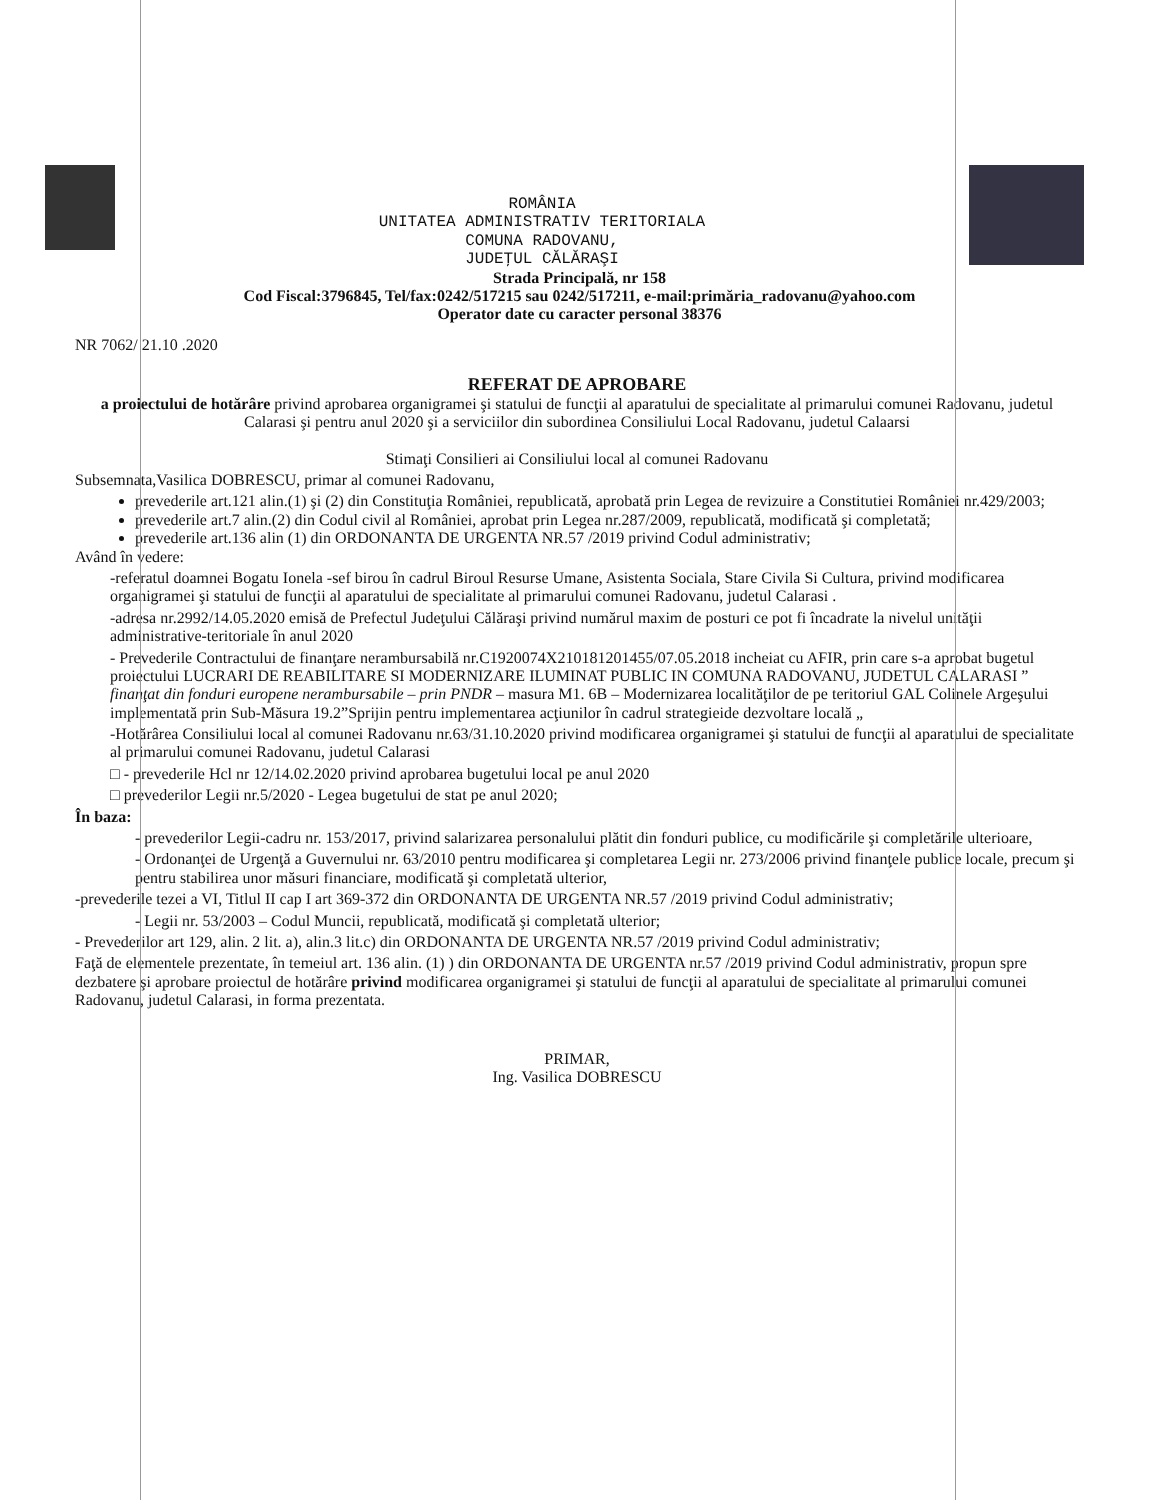ROMÂNIA
UNITATEA ADMINISTRATIV TERITORIALA
COMUNA RADOVANU,
JUDEŢUL CĂLĂRAŞI
Strada Principală, nr 158
Cod Fiscal:3796845, Tel/fax:0242/517215 sau 0242/517211, e-mail:primăria_radovanu@yahoo.com
Operator date cu caracter personal 38376
NR 7062/ 21.10 .2020
REFERAT DE APROBARE
a proiectului de hotărâre privind aprobarea organigramei şi statului de funcţii al aparatului de specialitate al primarului comunei Radovanu, judetul Calarasi şi pentru anul 2020 şi a serviciilor din subordinea Consiliului Local Radovanu, judetul Calaarsi
Stimaţi Consilieri ai Consiliului local al comunei Radovanu
Subsemnata,Vasilica DOBRESCU, primar al comunei Radovanu,
prevederile art.121 alin.(1) şi (2) din Constituţia României, republicată, aprobată prin Legea de revizuire a Constitutiei României nr.429/2003;
prevederile art.7 alin.(2) din Codul civil al României, aprobat prin Legea nr.287/2009, republicată, modificată şi completată;
prevederile art.136 alin (1) din ORDONANTA DE URGENTA NR.57 /2019 privind Codul administrativ;
Având în vedere:
-referatul doamnei Bogatu Ionela -sef birou în cadrul Biroul Resurse Umane, Asistenta Sociala, Stare Civila Si Cultura, privind modificarea organigramei şi statului de funcţii al aparatului de specialitate al primarului comunei Radovanu, judetul Calarasi .
-adresa nr.2992/14.05.2020 emisă de Prefectul Judeţului Călăraşi privind numărul maxim de posturi ce pot fi încadrate la nivelul unităţii administrative-teritoriale în anul 2020
- Prevederile Contractului de finanţare nerambursabilă nr.C1920074X210181201455/07.05.2018 incheiat cu AFIR, prin care s-a aprobat bugetul proiectului LUCRARI DE REABILITARE SI MODERNIZARE ILUMINAT PUBLIC IN COMUNA RADOVANU, JUDETUL CALARASI ” finanţat din fonduri europene nerambursabile – prin PNDR – masura M1. 6B – Modernizarea localităţilor de pe teritoriul GAL Colinele Argeşului implementată prin Sub-Măsura 19.2”Sprijin pentru implementarea acţiunilor în cadrul strategieide dezvoltare locală „
-Hotărârea Consiliului local al comunei Radovanu nr.63/31.10.2020 privind modificarea organigramei şi statului de funcţii al aparatului de specialitate al primarului comunei Radovanu, judetul Calarasi
□ - prevederile Hcl nr 12/14.02.2020 privind aprobarea bugetului local pe anul 2020
□ prevederilor Legii nr.5/2020 - Legea bugetului de stat pe anul 2020;
În baza:
- prevederilor Legii-cadru nr. 153/2017, privind salarizarea personalului plătit din fonduri publice, cu modificările şi completările ulterioare,
- Ordonanţei de Urgenţă a Guvernului nr. 63/2010 pentru modificarea şi completarea Legii nr. 273/2006 privind finanţele publice locale, precum şi pentru stabilirea unor măsuri financiare, modificată şi completată ulterior,
-prevederile tezei a VI, Titlul II cap I art 369-372 din ORDONANTA DE URGENTA NR.57 /2019 privind Codul administrativ;
- Legii nr. 53/2003 – Codul Muncii, republicată, modificată şi completată ulterior;
- Prevederilor art 129, alin. 2 lit. a), alin.3 lit.c) din ORDONANTA DE URGENTA NR.57 /2019 privind Codul administrativ;
Faţă de elementele prezentate, în temeiul art. 136 alin. (1) ) din ORDONANTA DE URGENTA nr.57 /2019 privind Codul administrativ, propun spre dezbatere şi aprobare proiectul de hotărâre privind modificarea organigramei şi statului de funcţii al aparatului de specialitate al primarului comunei Radovanu, judetul Calarasi, in forma prezentata.
PRIMAR,
Ing. Vasilica DOBRESCU